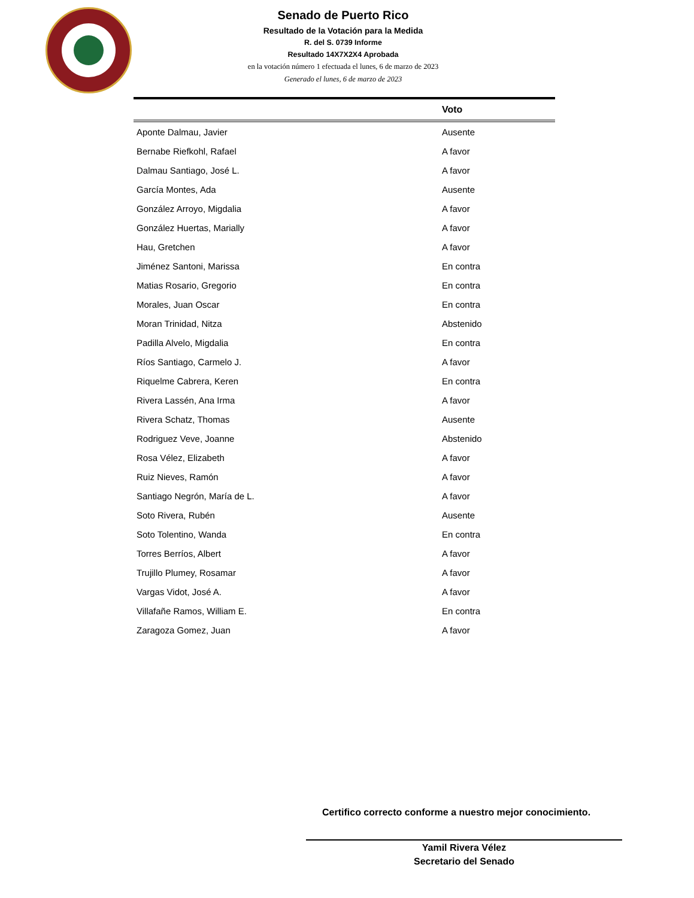Senado de Puerto Rico
Resultado de la Votación para la Medida
R. del S. 0739 Informe
Resultado 14X7X2X4 Aprobada
en la votación número 1 efectuada el lunes, 6 de marzo de 2023
Generado el lunes, 6 de marzo de 2023
| | Voto |
| --- | --- |
| Aponte Dalmau, Javier | Ausente |
| Bernabe Riefkohl, Rafael | A favor |
| Dalmau Santiago, José L. | A favor |
| García Montes, Ada | Ausente |
| González Arroyo, Migdalia | A favor |
| González Huertas, Marially | A favor |
| Hau, Gretchen | A favor |
| Jiménez Santoni, Marissa | En contra |
| Matias Rosario, Gregorio | En contra |
| Morales, Juan Oscar | En contra |
| Moran Trinidad, Nitza | Abstenido |
| Padilla Alvelo, Migdalia | En contra |
| Ríos Santiago, Carmelo J. | A favor |
| Riquelme Cabrera, Keren | En contra |
| Rivera Lassén, Ana Irma | A favor |
| Rivera Schatz, Thomas | Ausente |
| Rodriguez Veve, Joanne | Abstenido |
| Rosa Vélez, Elizabeth | A favor |
| Ruiz Nieves, Ramón | A favor |
| Santiago Negrón, María de L. | A favor |
| Soto Rivera, Rubén | Ausente |
| Soto Tolentino, Wanda | En contra |
| Torres Berríos, Albert | A favor |
| Trujillo Plumey, Rosamar | A favor |
| Vargas Vidot, José A. | A favor |
| Villafañe Ramos, William E. | En contra |
| Zaragoza Gomez, Juan | A favor |
Certifico correcto conforme a nuestro mejor conocimiento.
Yamil Rivera Vélez
Secretario del Senado